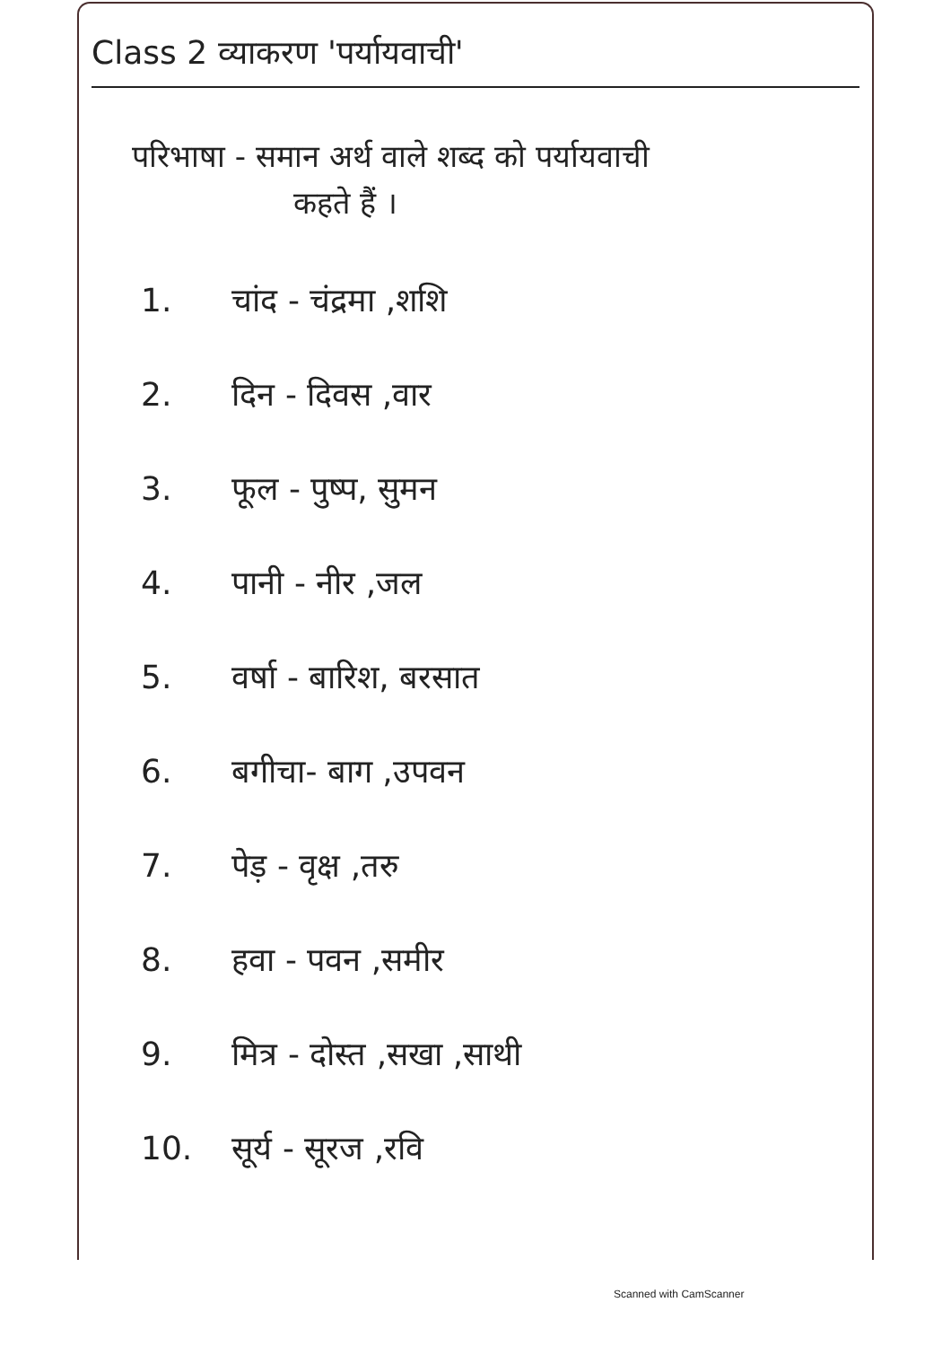Class 2 व्याकरण 'पर्यायवाची'
परिभाषा - समान अर्थ वाले शब्द को पर्यायवाची
कहते हैं ।
1. चांद - चंद्रमा ,शशि
2. दिन - दिवस ,वार
3. फूल - पुष्प, सुमन
4. पानी - नीर ,जल
5. वर्षा - बारिश, बरसात
6. बगीचा- बाग ,उपवन
7. पेड़ - वृक्ष ,तरु
8. हवा - पवन ,समीर
9. मित्र - दोस्त ,सखा ,साथी
10. सूर्य - सूरज ,रवि
Scanned with CamScanner